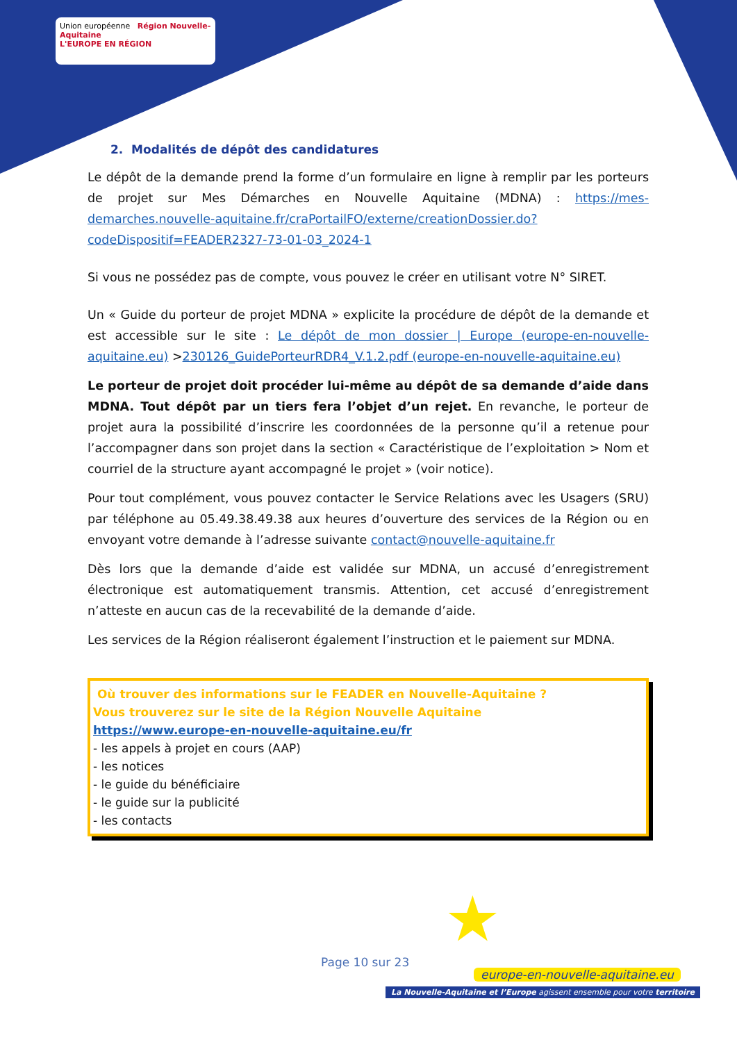Union européenne Région Nouvelle-Aquitaine
L'EUROPE EN RÉGION
2. Modalités de dépôt des candidatures
Le dépôt de la demande prend la forme d’un formulaire en ligne à remplir par les porteurs de projet sur Mes Démarches en Nouvelle Aquitaine (MDNA) : https://mes-demarches.nouvelle-aquitaine.fr/craPortailFO/externe/creationDossier.do?codeDispositif=FEADER2327-73-01-03_2024-1
Si vous ne possédez pas de compte, vous pouvez le créer en utilisant votre N° SIRET.
Un « Guide du porteur de projet MDNA » explicite la procédure de dépôt de la demande et est accessible sur le site : Le dépôt de mon dossier | Europe (europe-en-nouvelle-aquitaine.eu) >230126_GuidePorteurRDR4_V.1.2.pdf (europe-en-nouvelle-aquitaine.eu)
Le porteur de projet doit procéder lui-même au dépôt de sa demande d’aide dans MDNA. Tout dépôt par un tiers fera l’objet d’un rejet. En revanche, le porteur de projet aura la possibilité d’inscrire les coordonnées de la personne qu’il a retenue pour l’accompagner dans son projet dans la section « Caractéristique de l’exploitation > Nom et courriel de la structure ayant accompagné le projet » (voir notice).
Pour tout complément, vous pouvez contacter le Service Relations avec les Usagers (SRU) par téléphone au 05.49.38.49.38 aux heures d’ouverture des services de la Région ou en envoyant votre demande à l’adresse suivante contact@nouvelle-aquitaine.fr
Dès lors que la demande d’aide est validée sur MDNA, un accusé d’enregistrement électronique est automatiquement transmis. Attention, cet accusé d’enregistrement n’atteste en aucun cas de la recevabilité de la demande d’aide.
Les services de la Région réaliseront également l’instruction et le paiement sur MDNA.
Où trouver des informations sur le FEADER en Nouvelle-Aquitaine ?
Vous trouverez sur le site de la Région Nouvelle Aquitaine
https://www.europe-en-nouvelle-aquitaine.eu/fr
- les appels à projet en cours (AAP)
- les notices
- le guide du bénéficiaire
- le guide sur la publicité
- les contacts
★
Page 10 sur 23
europe-en-nouvelle-aquitaine.eu
La Nouvelle-Aquitaine et l’Europe agissent ensemble pour votre territoire